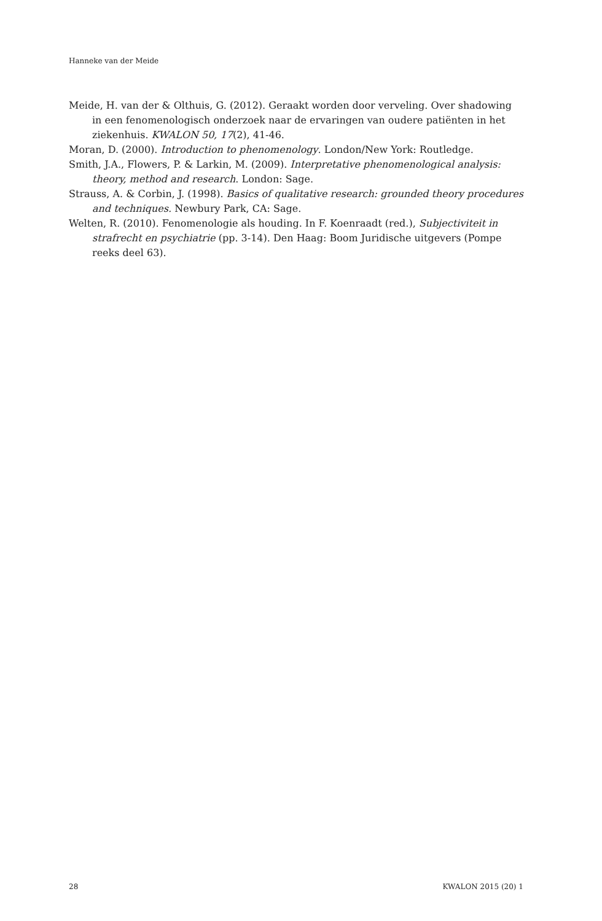Hanneke van der Meide
Meide, H. van der & Olthuis, G. (2012). Geraakt worden door verveling. Over shadowing in een fenomenologisch onderzoek naar de ervaringen van oudere patiënten in het zie­kenhuis. KWALON 50, 17(2), 41-46.
Moran, D. (2000). Introduction to phenomenology. London/New York: Routledge.
Smith, J.A., Flowers, P. & Larkin, M. (2009). Interpretative phenomenological analysis: theory, method and research. London: Sage.
Strauss, A. & Corbin, J. (1998). Basics of qualitative research: grounded theory procedures and techniques. Newbury Park, CA: Sage.
Welten, R. (2010). Fenomenologie als houding. In F. Koenraadt (red.), Subjectiviteit in straf­recht en psychiatrie (pp. 3-14). Den Haag: Boom Juridische uitgevers (Pompe reeks deel 63).
28 KWALON 2015 (20) 1